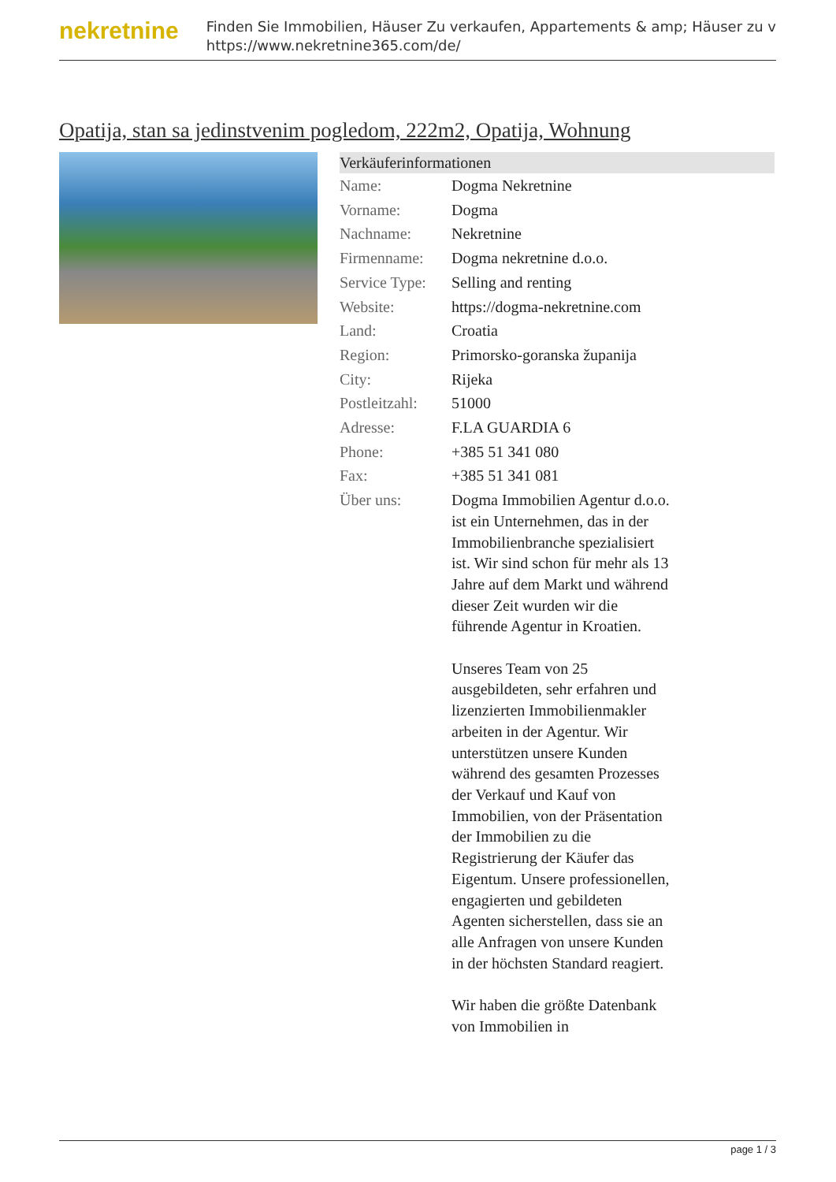nekretnine
Finden Sie Immobilien, Häuser Zu verkaufen, Appartements & amp; Häuser zu v
https://www.nekretnine365.com/de/
Opatija, stan sa jedinstvenim pogledom, 222m2, Opatija, Wohnung
| Verkäuferinformationen | |
| --- | --- |
| Name: | Dogma Nekretnine |
| Vorname: | Dogma |
| Nachname: | Nekretnine |
| Firmenname: | Dogma nekretnine d.o.o. |
| Service Type: | Selling and renting |
| Website: | https://dogma-nekretnine.com |
| Land: | Croatia |
| Region: | Primorsko-goranska županija |
| City: | Rijeka |
| Postleitzahl: | 51000 |
| Adresse: | F.LA GUARDIA 6 |
| Phone: | +385 51 341 080 |
| Fax: | +385 51 341 081 |
| Über uns: | Dogma Immobilien Agentur d.o.o. ist ein Unternehmen, das in der Immobilienbranche spezialisiert ist. Wir sind schon für mehr als 13 Jahre auf dem Markt und während dieser Zeit wurden wir die führende Agentur in Kroatien. Unseres Team von 25 ausgebildeten, sehr erfahren und lizenzierten Immobilienmakler arbeiten in der Agentur. Wir unterstützen unsere Kunden während des gesamten Prozesses der Verkauf und Kauf von Immobilien, von der Präsentation der Immobilien zu die Registrierung der Käufer das Eigentum. Unsere professionellen, engagierten und gebildeten Agenten sicherstellen, dass sie an alle Anfragen von unsere Kunden in der höchsten Standard reagiert. Wir haben die größte Datenbank von Immobilien in |
page 1 / 3